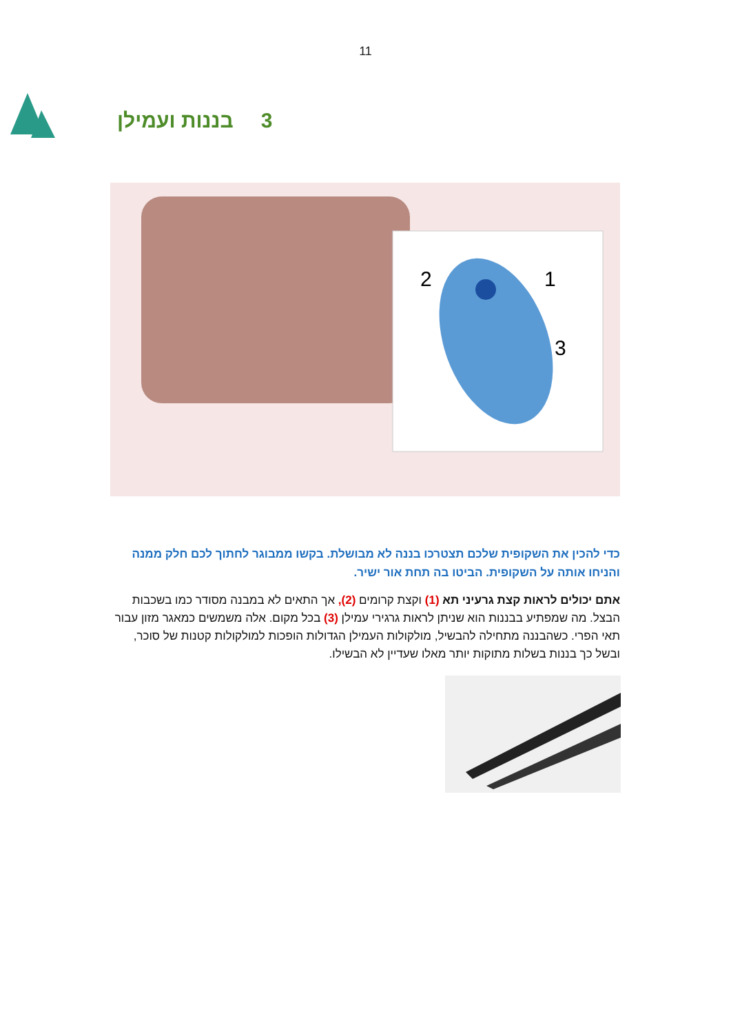11
3בננות ועמילן
2
1
3
כדי להכין את השקופית שלכם תצטרכו בננה לא מבושלת. בקשו ממבוגר לחתוך לכם חלק ממנה והניחו אותה על השקופית. הביטו בה תחת אור ישיר.
אתם יכולים לראות קצת גרעיני תא (1) וקצת קרומים (2), אך התאים לא במבנה מסודר כמו בשכבות הבצל. מה שמפתיע בבננות הוא שניתן לראות גרגירי עמילן (3) בכל מקום. אלה משמשים כמאגר מזון עבור תאי הפרי. כשהבננה מתחילה להבשיל, מולקולות העמילן הגדולות הופכות למולקולות קטנות של סוכר, ובשל כך בננות בשלות מתוקות יותר מאלו שעדיין לא הבשילו.